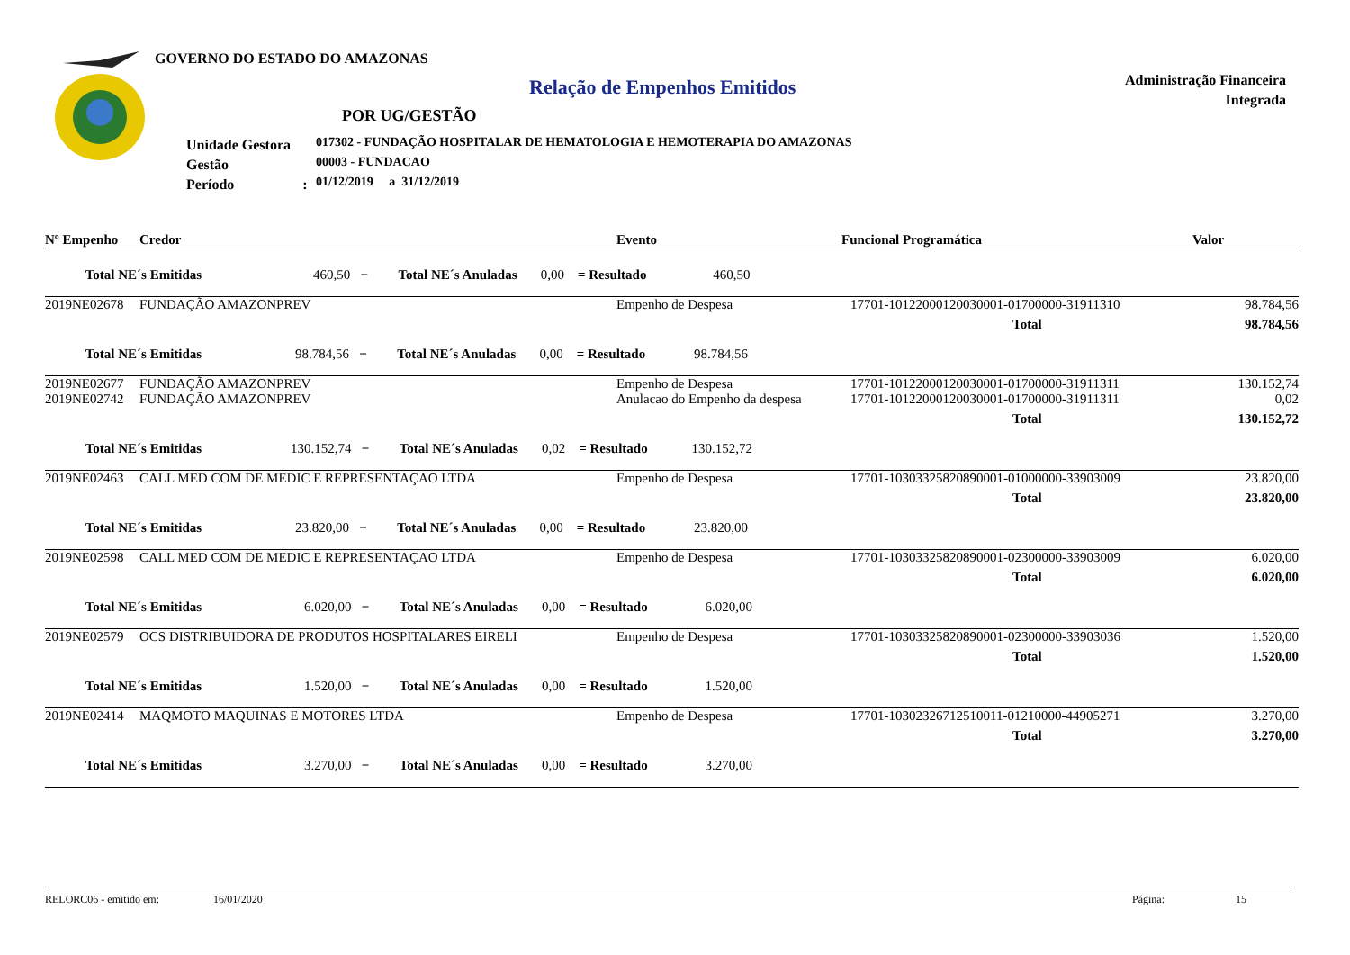GOVERNO DO ESTADO DO AMAZONAS
Relação de Empenhos Emitidos
Administração Financeira
Integrada
POR UG/GESTÃO
Unidade Gestora
Gestão
Período :
017302 - FUNDAÇÃO HOSPITALAR DE HEMATOLOGIA E HEMOTERAPIA DO AMAZONAS
00003 - FUNDACAO
01/12/2019 a 31/12/2019
| Nº Empenho | Credor | Evento | Funcional Programática | Valor |
| --- | --- | --- | --- | --- |
| Total NE´s Emitidas 460,50 − Total NE´s Anuladas 0,00 = Resultado 460,50 | | | | |
| 2019NE02678 | FUNDAÇÃO AMAZONPREV | Empenho de Despesa | 17701-10122000120030001-01700000-31911310 | 98.784,56 |
| | | | Total | 98.784,56 |
| Total NE´s Emitidas 98.784,56 − Total NE´s Anuladas 0,00 = Resultado 98.784,56 | | | | |
| 2019NE02677 | FUNDAÇÃO AMAZONPREV | Empenho de Despesa | 17701-10122000120030001-01700000-31911311 | 130.152,74 |
| 2019NE02742 | FUNDAÇÃO AMAZONPREV | Anulacao do Empenho da despesa | 17701-10122000120030001-01700000-31911311 | 0,02 |
| | | | Total | 130.152,72 |
| Total NE´s Emitidas 130.152,74 − Total NE´s Anuladas 0,02 = Resultado 130.152,72 | | | | |
| 2019NE02463 | CALL MED COM DE MEDIC E REPRESENTAÇAO LTDA | Empenho de Despesa | 17701-10303325820890001-01000000-33903009 | 23.820,00 |
| | | | Total | 23.820,00 |
| Total NE´s Emitidas 23.820,00 − Total NE´s Anuladas 0,00 = Resultado 23.820,00 | | | | |
| 2019NE02598 | CALL MED COM DE MEDIC E REPRESENTAÇAO LTDA | Empenho de Despesa | 17701-10303325820890001-02300000-33903009 | 6.020,00 |
| | | | Total | 6.020,00 |
| Total NE´s Emitidas 6.020,00 − Total NE´s Anuladas 0,00 = Resultado 6.020,00 | | | | |
| 2019NE02579 | OCS DISTRIBUIDORA DE PRODUTOS HOSPITALARES EIRELI | Empenho de Despesa | 17701-10303325820890001-02300000-33903036 | 1.520,00 |
| | | | Total | 1.520,00 |
| Total NE´s Emitidas 1.520,00 − Total NE´s Anuladas 0,00 = Resultado 1.520,00 | | | | |
| 2019NE02414 | MAQMOTO MAQUINAS E MOTORES LTDA | Empenho de Despesa | 17701-10302326712510011-01210000-44905271 | 3.270,00 |
| | | | Total | 3.270,00 |
| Total NE´s Emitidas 3.270,00 − Total NE´s Anuladas 0,00 = Resultado 3.270,00 | | | | |
RELORC06 - emitido em: 16/01/2020 Página: 15